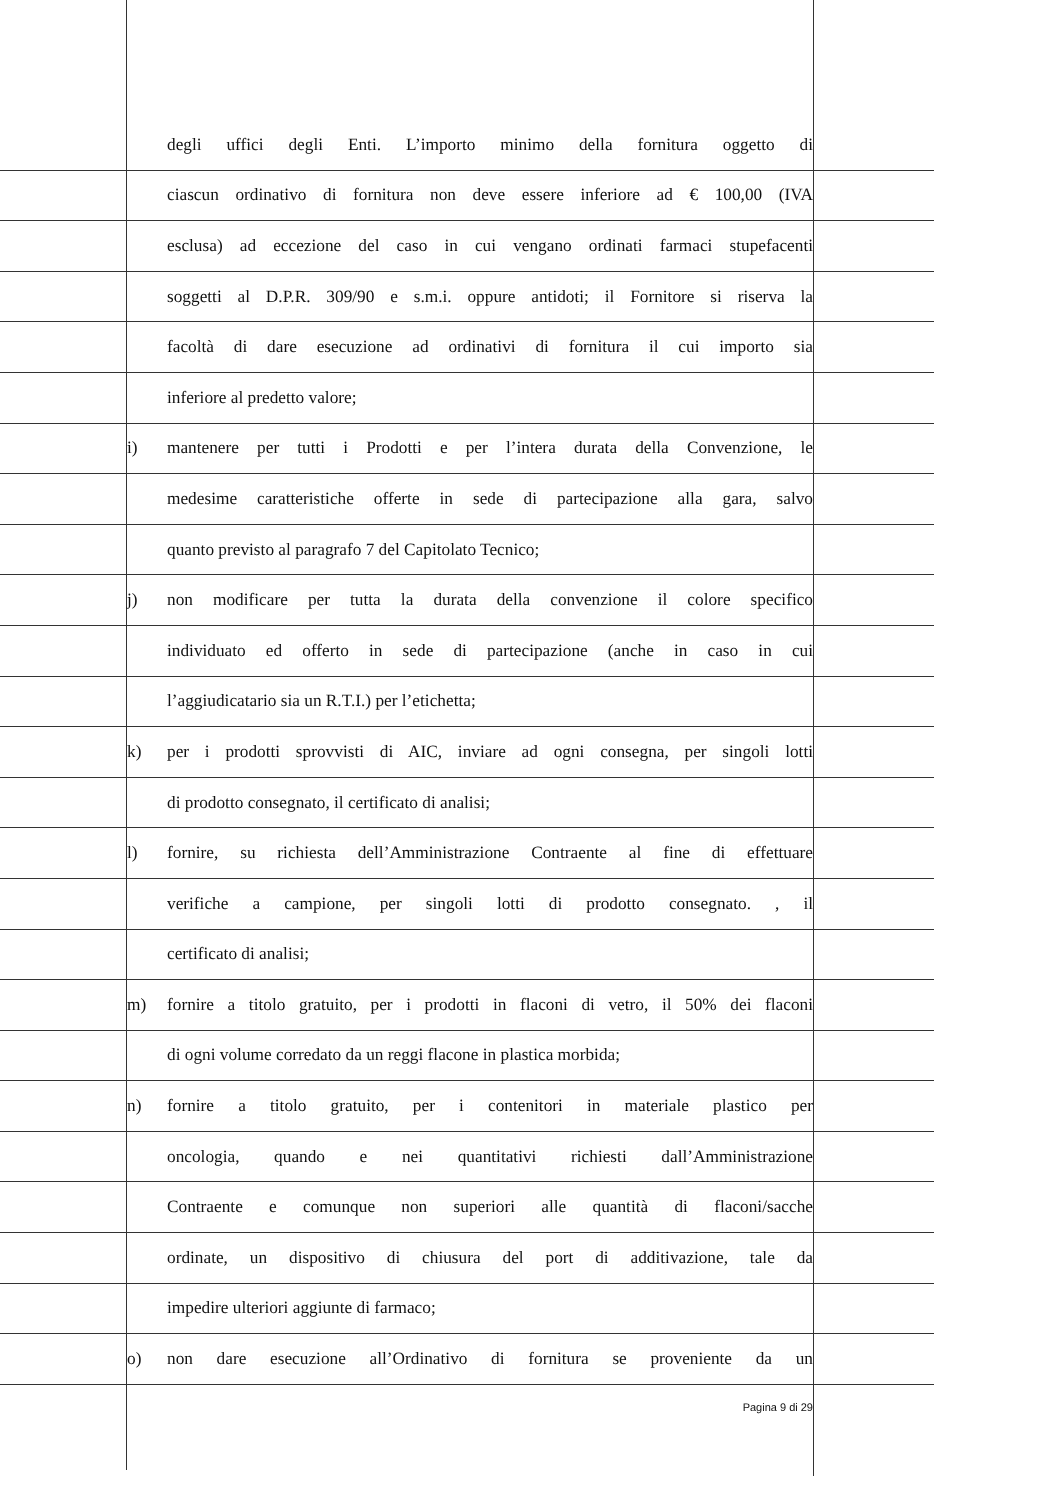degli uffici degli Enti. L’importo minimo della fornitura oggetto di
ciascun ordinativo di fornitura non deve essere inferiore ad € 100,00 (IVA
esclusa) ad eccezione del caso in cui vengano ordinati farmaci stupefacenti
soggetti al D.P.R. 309/90 e s.m.i. oppure antidoti; il Fornitore si riserva la
facoltà di dare esecuzione ad ordinativi di fornitura il cui importo sia
inferiore al predetto valore;
i) mantenere per tutti i Prodotti e per l’intera durata della Convenzione, le
medesime caratteristiche offerte in sede di partecipazione alla gara, salvo
quanto previsto al paragrafo 7 del Capitolato Tecnico;
j) non modificare per tutta la durata della convenzione il colore specifico
individuato ed offerto in sede di partecipazione (anche in caso in cui
l’aggiudicatario sia un R.T.I.) per l’etichetta;
k) per i prodotti sprovvisti di AIC, inviare ad ogni consegna, per singoli lotti
di prodotto consegnato, il certificato di analisi;
l) fornire, su richiesta dell’Amministrazione Contraente al fine di effettuare
verifiche a campione, per singoli lotti di prodotto consegnato. , il
certificato di analisi;
m) fornire a titolo gratuito, per i prodotti in flaconi di vetro, il 50% dei flaconi
di ogni volume corredato da un reggi flacone in plastica morbida;
n) fornire a titolo gratuito, per i contenitori in materiale plastico per
oncologia, quando e nei quantitativi richiesti dall’Amministrazione
Contraente e comunque non superiori alle quantità di flaconi/sacche
ordinate, un dispositivo di chiusura del port di additivazione, tale da
impedire ulteriori aggiunte di farmaco;
o) non dare esecuzione all’Ordinativo di fornitura se proveniente da un
Pagina 9 di 29